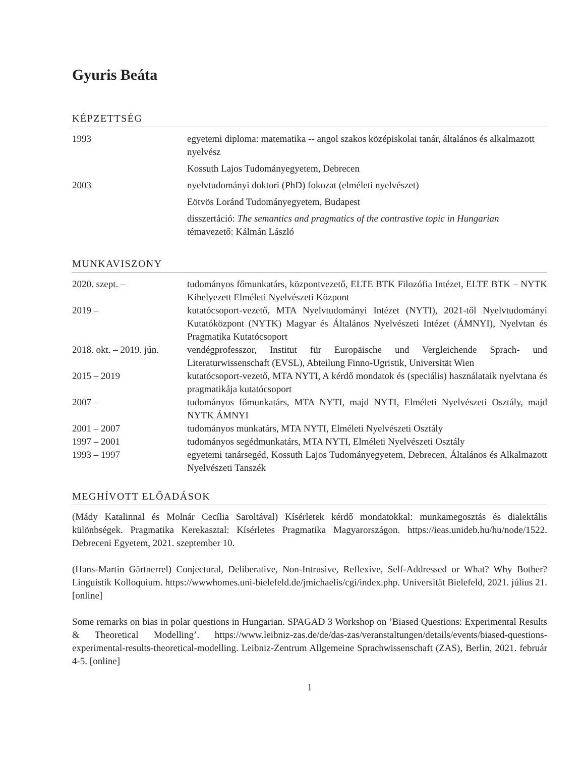Gyuris Beáta
KÉPZETTSÉG
| 1993 | egyetemi diploma: matematika -- angol szakos középiskolai tanár, általános és alkalmazott nyelvész |
| | Kossuth Lajos Tudományegyetem, Debrecen |
| 2003 | nyelvtudományi doktori (PhD) fokozat (elméleti nyelvészet) |
| | Eötvös Loránd Tudományegyetem, Budapest |
| | disszertáció: The semantics and pragmatics of the contrastive topic in Hungarian témavezető: Kálmán László |
MUNKAVISZONY
| 2020. szept. – | tudományos főmunkatárs, központvezető, ELTE BTK Filozófia Intézet, ELTE BTK – NYTK Kihelyezett Elméleti Nyelvészeti Központ |
| 2019 – | kutatócsoport-vezető, MTA Nyelvtudományi Intézet (NYTI), 2021-től Nyelvtudományi Kutatóközpont (NYTK) Magyar és Általános Nyelvészeti Intézet (ÁMNYI), Nyelvtan és Pragmatika Kutatócsoport |
| 2018. okt. – 2019. jún. | vendégprofesszor, Institut für Europäische und Vergleichende Sprach- und Literaturwissenschaft (EVSL), Abteilung Finno-Ugristik, Universität Wien |
| 2015 – 2019 | kutatócsoport-vezető, MTA NYTI, A kérdő mondatok és (speciális) használataik nyelvtana és pragmatikája kutatócsoport |
| 2007 – | tudományos főmunkatárs, MTA NYTI, majd NYTI, Elméleti Nyelvészeti Osztály, majd NYTK ÁMNYI |
| 2001 – 2007 | tudományos munkatárs, MTA NYTI, Elméleti Nyelvészeti Osztály |
| 1997 – 2001 | tudományos segédmunkatárs, MTA NYTI, Elméleti Nyelvészeti Osztály |
| 1993 – 1997 | egyetemi tanársegéd, Kossuth Lajos Tudományegyetem, Debrecen, Általános és Alkalmazott Nyelvészeti Tanszék |
MEGHÍVOTT ELŐADÁSOK
(Mády Katalinnal és Molnár Cecília Saroltával) Kísérletek kérdő mondatokkal: munkamegosztás és dialektális különbségek. Pragmatika Kerekasztal: Kísérletes Pragmatika Magyarországon. https://ieas.unideb.hu/hu/node/1522. Debreceni Egyetem, 2021. szeptember 10.
(Hans-Martin Gärtnerrel) Conjectural, Deliberative, Non-Intrusive, Reflexive, Self-Addressed or What? Why Bother? Linguistik Kolloquium. https://wwwhomes.uni-bielefeld.de/jmichaelis/cgi/index.php. Universität Bielefeld, 2021. július 21. [online]
Some remarks on bias in polar questions in Hungarian. SPAGAD 3 Workshop on ’Biased Questions: Experimental Results & Theoretical Modelling’. https://www.leibniz-zas.de/de/das-zas/veranstaltungen/details/events/biased-questions-experimental-results-theoretical-modelling. Leibniz-Zentrum Allgemeine Sprachwissenschaft (ZAS), Berlin, 2021. február 4-5. [online]
1